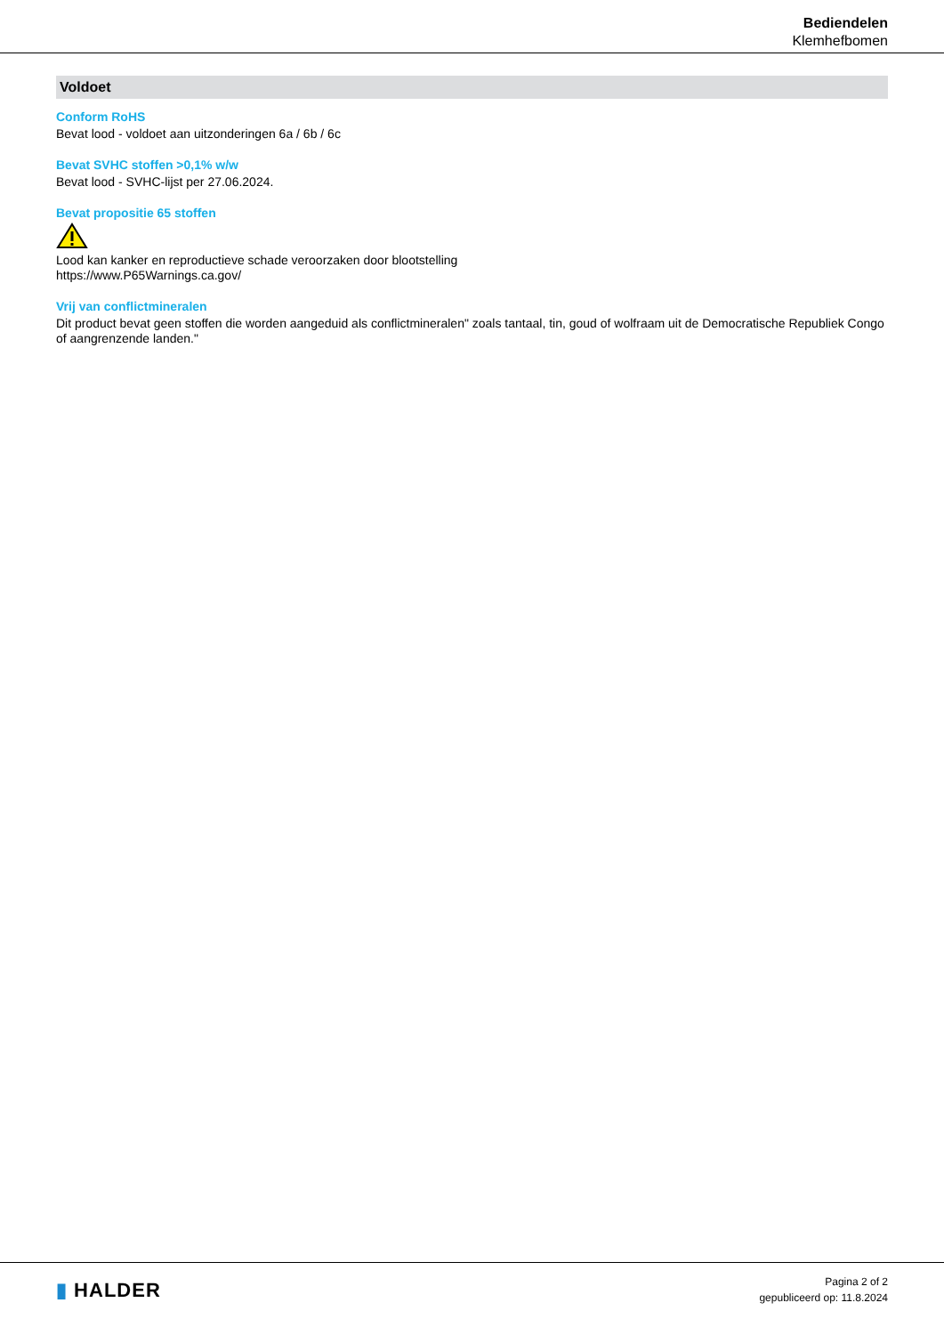Bediendelen
Klemhefbomen
Voldoet
Conform RoHS
Bevat lood - voldoet aan uitzonderingen 6a / 6b / 6c
Bevat SVHC stoffen >0,1% w/w
Bevat lood - SVHC-lijst per 27.06.2024.
Bevat propositie 65 stoffen
Lood kan kanker en reproductieve schade veroorzaken door blootstelling
https://www.P65Warnings.ca.gov/
Vrij van conflictmineralen
Dit product bevat geen stoffen die worden aangeduid als conflictmineralen" zoals tantaal, tin, goud of wolfraam uit de Democratische Republiek Congo of aangrenzende landen."
▮ HALDER
Pagina 2 of 2
gepubliceerd op: 11.8.2024